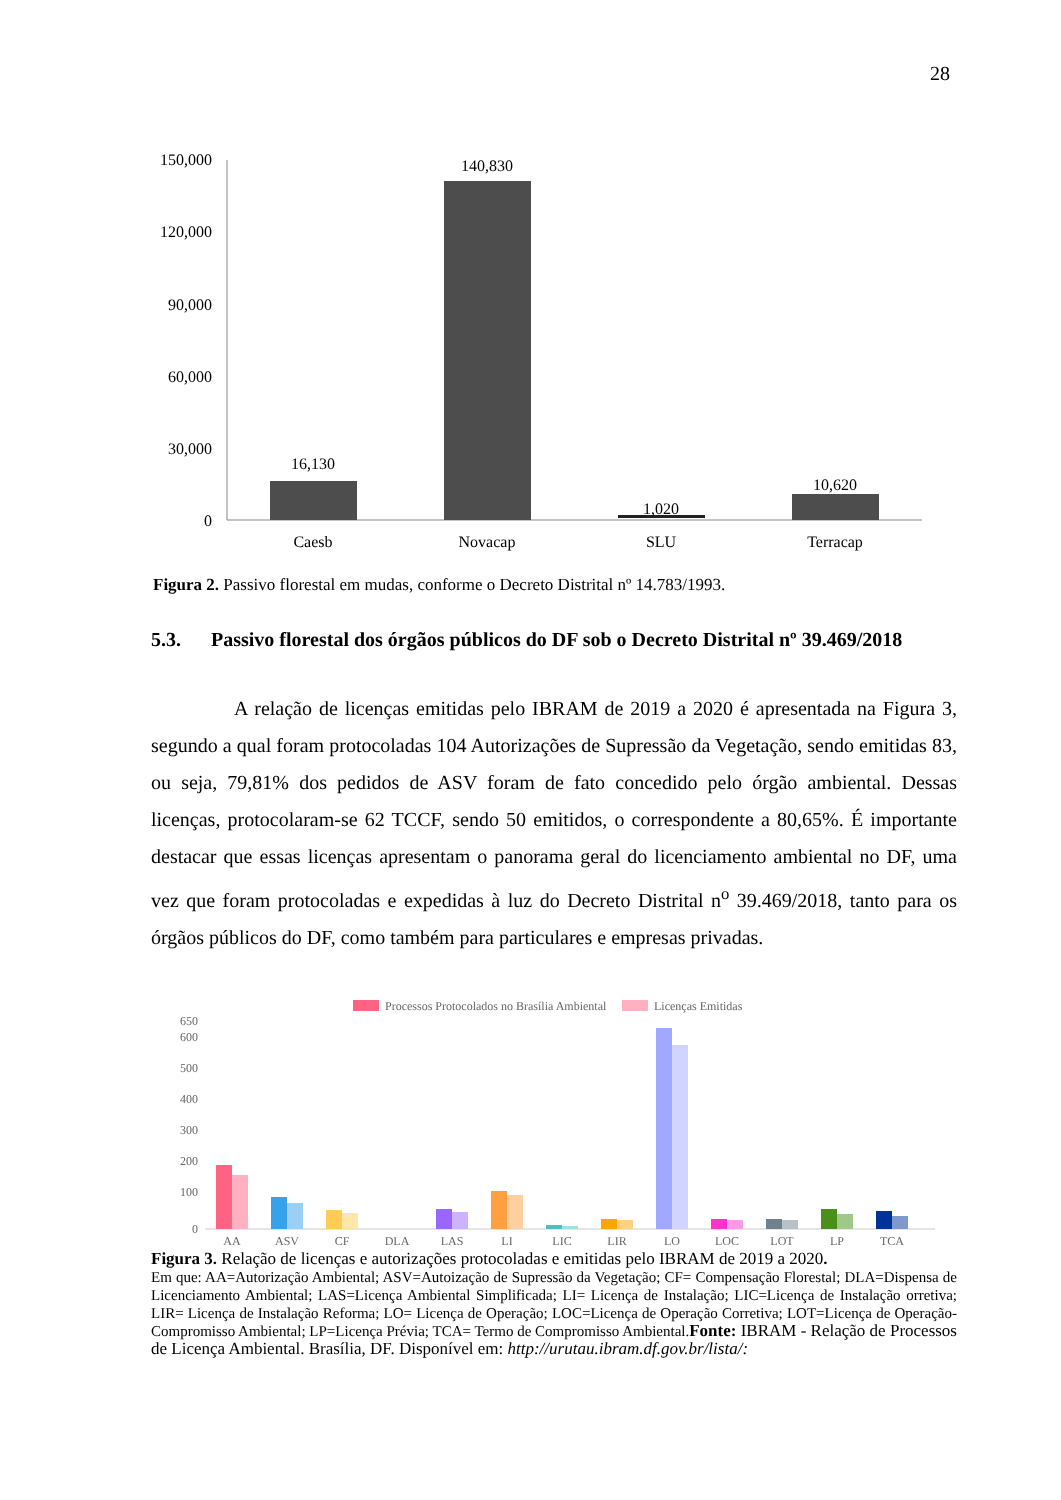28
150,000
120,000
90,000
60,000
30,000
0
16,130
140,830
1,020
10,620
Caesb
Novacap
SLU
Terracap
Figura 2. Passivo florestal em mudas, conforme o Decreto Distrital nº 14.783/1993.
5.3. Passivo florestal dos órgãos públicos do DF sob o Decreto Distrital nº 39.469/2018
A relação de licenças emitidas pelo IBRAM de 2019 a 2020 é apresentada na Figura 3, segundo a qual foram protocoladas 104 Autorizações de Supressão da Vegetação, sendo emitidas 83, ou seja, 79,81% dos pedidos de ASV foram de fato concedido pelo órgão ambiental. Dessas licenças, protocolaram-se 62 TCCF, sendo 50 emitidos, o correspondente a 80,65%. É importante destacar que essas licenças apresentam o panorama geral do licenciamento ambiental no DF, uma vez que foram protocoladas e expedidas à luz do Decreto Distrital n<sup>o</sup> 39.469/2018, tanto para os órgãos públicos do DF, como também para particulares e empresas privadas.
Processos Protocolados no Brasília Ambiental
Licenças Emitidas
650
600
500
400
300
200
100
0
AA
ASV
CF
DLA
LAS
LI
LIC
LIR
LO
LOC
LOT
LP
TCA
Figura 3. Relação de licenças e autorizações protocoladas e emitidas pelo IBRAM de 2019 a 2020.
Em que: AA=Autorização Ambiental; ASV=Autoização de Supressão da Vegetação; CF= Compensação Florestal; DLA=Dispensa de Licenciamento Ambiental; LAS=Licença Ambiental Simplificada; LI= Licença de Instalação; LIC=Licença de Instalação orretiva; LIR= Licença de Instalação Reforma; LO= Licença de Operação; LOC=Licença de Operação Corretiva; LOT=Licença de Operação-Compromisso Ambiental; LP=Licença Prévia; TCA= Termo de Compromisso Ambiental.Fonte: IBRAM - Relação de Processos de Licença Ambiental. Brasília, DF. Disponível em: http://urutau.ibram.df.gov.br/lista/: